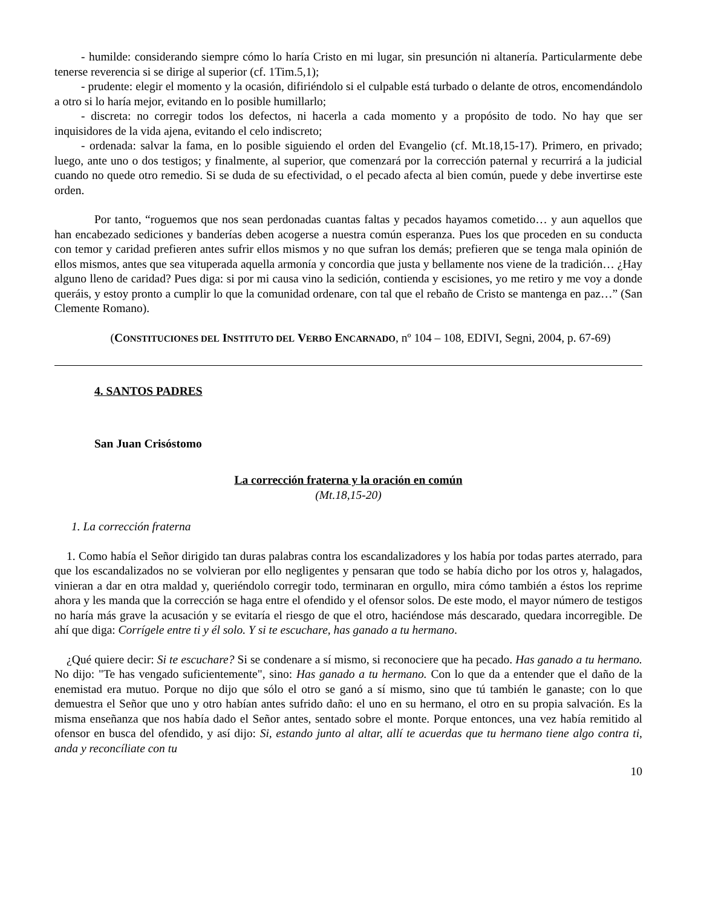- humilde: considerando siempre cómo lo haría Cristo en mi lugar, sin presunción ni altanería. Particularmente debe tenerse reverencia si se dirige al superior (cf. 1Tim.5,1);
- prudente: elegir el momento y la ocasión, difiriéndolo si el culpable está turbado o delante de otros, encomendándolo a otro si lo haría mejor, evitando en lo posible humillarlo;
- discreta: no corregir todos los defectos, ni hacerla a cada momento y a propósito de todo. No hay que ser inquisidores de la vida ajena, evitando el celo indiscreto;
- ordenada: salvar la fama, en lo posible siguiendo el orden del Evangelio (cf. Mt.18,15-17). Primero, en privado; luego, ante uno o dos testigos; y finalmente, al superior, que comenzará por la corrección paternal y recurrirá a la judicial cuando no quede otro remedio. Si se duda de su efectividad, o el pecado afecta al bien común, puede y debe invertirse este orden.
Por tanto, “roguemos que nos sean perdonadas cuantas faltas y pecados hayamos cometido… y aun aquellos que han encabezado sediciones y banderías deben acogerse a nuestra común esperanza. Pues los que proceden en su conducta con temor y caridad prefieren antes sufrir ellos mismos y no que sufran los demás; prefieren que se tenga mala opinión de ellos mismos, antes que sea vituperada aquella armonía y concordia que justa y bellamente nos viene de la tradición… ¿Hay alguno lleno de caridad? Pues diga: si por mi causa vino la sedición, contienda y escisiones, yo me retiro y me voy a donde queráis, y estoy pronto a cumplir lo que la comunidad ordenare, con tal que el rebaño de Cristo se mantenga en paz…” (San Clemente Romano).
(CONSTITUCIONES DEL INSTITUTO DEL VERBO ENCARNADO, nº 104 – 108, EDIVI, Segni, 2004, p. 67-69)
4. SANTOS PADRES
San Juan Crisóstomo
La corrección fraterna y la oración en común
(Mt.18,15-20)
1. La corrección fraterna
1. Como había el Señor dirigido tan duras palabras contra los escandalizadores y los había por todas partes aterrado, para que los escandalizados no se volvieran por ello negligentes y pensaran que todo se había dicho por los otros y, halagados, vinieran a dar en otra maldad y, queriéndolo corregir todo, terminaran en orgullo, mira cómo también a éstos los reprime ahora y les manda que la corrección se haga entre el ofendido y el ofensor solos. De este modo, el mayor número de testigos no haría más grave la acusación y se evitaría el riesgo de que el otro, haciéndose más descarado, quedara incorregible. De ahí que diga: Corrígele entre ti y él solo. Y si te escuchare, has ganado a tu hermano.
¿Qué quiere decir: Si te escuchare? Si se condenare a sí mismo, si reconociere que ha pecado. Has ganado a tu hermano. No dijo: "Te has vengado suficientemente", sino: Has ganado a tu hermano. Con lo que da a entender que el daño de la enemistad era mutuo. Porque no dijo que sólo el otro se ganó a sí mismo, sino que tú también le ganaste; con lo que demuestra el Señor que uno y otro habían antes sufrido daño: el uno en su hermano, el otro en su propia salvación. Es la misma enseñanza que nos había dado el Señor antes, sentado sobre el monte. Porque entonces, una vez había remitido al ofensor en busca del ofendido, y así dijo: Si, estando junto al altar, allí te acuerdas que tu hermano tiene algo contra ti, anda y reconcíliate con tu
10